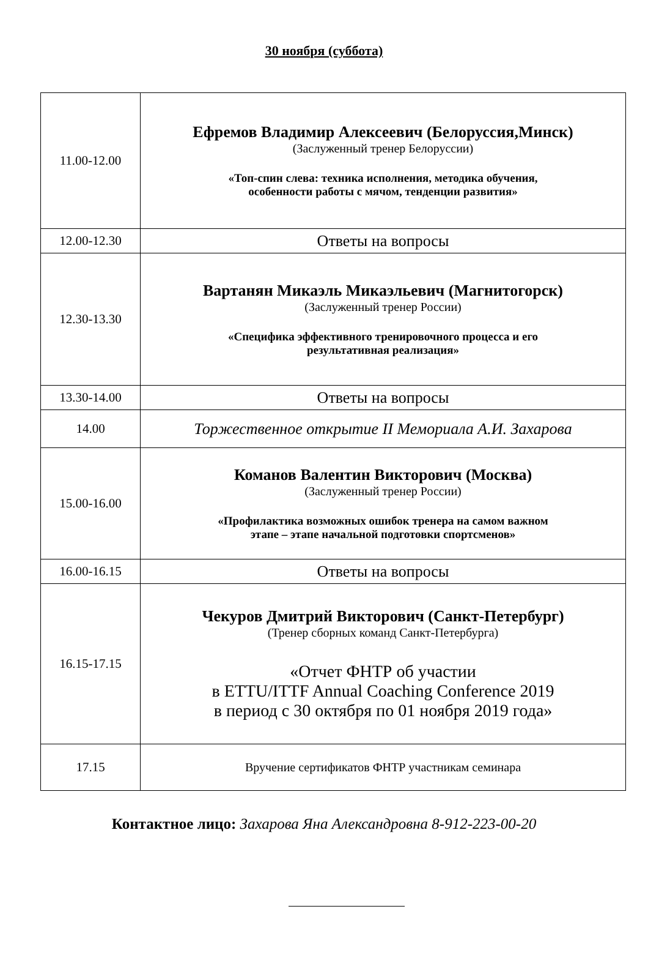30 ноября (суббота)
| 11.00-12.00 | Ефремов Владимир Алексеевич (Белоруссия,Минск) (Заслуженный тренер Белоруссии) «Топ-спин слева: техника исполнения, методика обучения, особенности работы с мячом, тенденции развития» |
| 12.00-12.30 | Ответы на вопросы |
| 12.30-13.30 | Вартанян Микаэль Микаэльевич (Магнитогорск) (Заслуженный тренер России) «Специфика эффективного тренировочного процесса и его результативная реализация» |
| 13.30-14.00 | Ответы на вопросы |
| 14.00 | Торжественное открытие II Мемориала А.И. Захарова |
| 15.00-16.00 | Команов Валентин Викторович (Москва) (Заслуженный тренер России) «Профилактика возможных ошибок тренера на самом важном этапе – этапе начальной подготовки спортсменов» |
| 16.00-16.15 | Ответы на вопросы |
| 16.15-17.15 | Чекуров Дмитрий Викторович (Санкт-Петербург) (Тренер сборных команд Санкт-Петербурга) «Отчет ФНТР об участии в ETTU/ITTF Annual Coaching Conference 2019 в период с 30 октября по 01 ноября 2019 года» |
| 17.15 | Вручение сертификатов ФНТР участникам семинара |
Контактное лицо: Захарова Яна Александровна 8-912-223-00-20